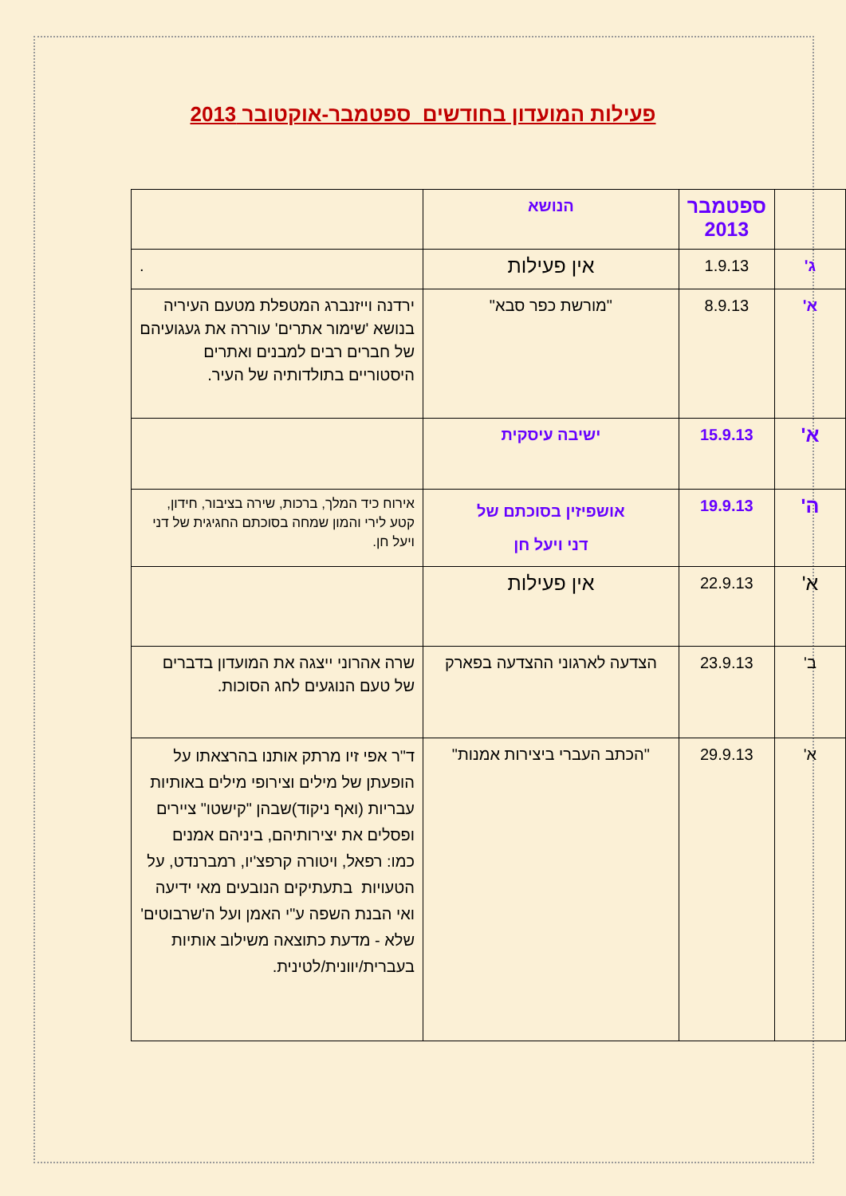פעילות המועדון בחודשים ספטמבר-אוקטובר 2013
| | ספטמבר 2013 | הנושא | |
| ג' | 1.9.13 | אין פעילות | . |
| א' | 8.9.13 | "מורשת כפר סבא" | ירדנה וייזנברג המטפלת מטעם העיריה בנושא 'שימור אתרים' עוררה את געגועיהם של חברים רבים למבנים ואתרים היסטוריים בתולדותיה של העיר. |
| א' | 15.9.13 | ישיבה עיסקית | |
| ה' | 19.9.13 | אושפיזין בסוכתם של דני ויעל חן | אירוח כיד המלך, ברכות, שירה בציבור, חידון, קטע לירי והמון שמחה בסוכתם החגיגית של דני ויעל חן. |
| א' | 22.9.13 | אין פעילות | |
| ב' | 23.9.13 | הצדעה לארגוני ההצדעה בפארק | שרה אהרוני ייצגה את המועדון בדברים של טעם הנוגעים לחג הסוכות. |
| א' | 29.9.13 | "הכתב העברי ביצירות אמנות" | ד"ר אפי זיו מרתק אותנו בהרצאתו על הופעתן של מילים וצירופי מילים באותיות עבריות (ואף ניקוד)שבהן "קישטו" ציירים ופסלים את יצירותיהם, ביניהם אמנים כמו: רפאל, ויטורה קרפצ'יו, רמברנדט, על הטעויות בתעתיקים הנובעים מאי ידיעה ואי הבנת השפה ע"י האמן ועל ה'שרבוטים' שלא - מדעת כתוצאה משילוב אותיות בעברית/יוונית/לטינית. |